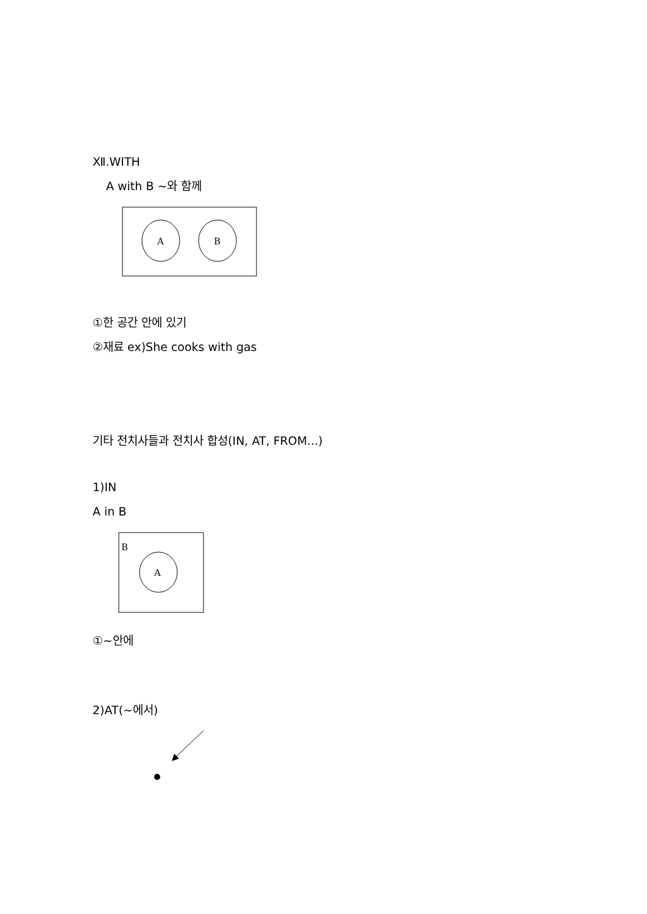Ⅻ.WITH
A with B ~와 함께
A
B
①한 공간 안에 있기
②재료 ex)She cooks with gas
기타 전치사들과 전치사 합성(IN, AT, FROM...)
1)IN
A in B
B
A
①~안에
2)AT(~에서)